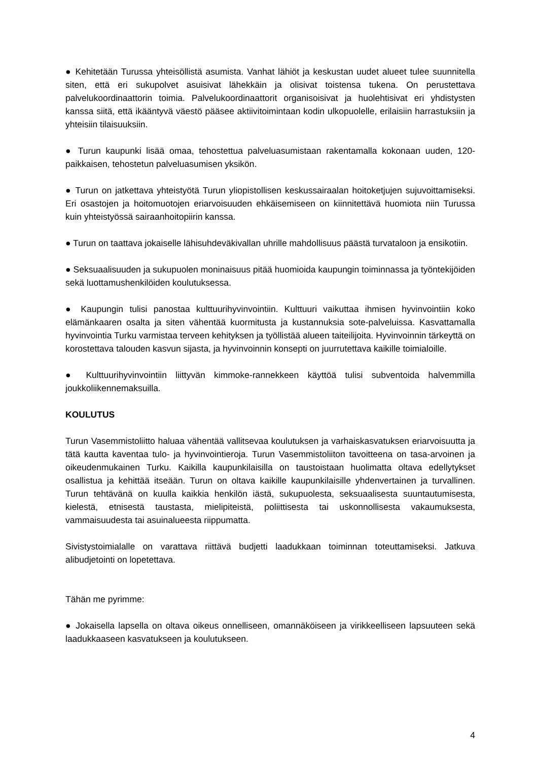● Kehitetään Turussa yhteisöllistä asumista. Vanhat lähiöt ja keskustan uudet alueet tulee suunnitella siten, että eri sukupolvet asuisivat lähekkäin ja olisivat toistensa tukena. On perustettava palvelukoordinaattorin toimia. Palvelukoordinaattorit organisoisivat ja huolehtisivat eri yhdistysten kanssa siitä, että ikääntyvä väestö pääsee aktiivitoimintaan kodin ulkopuolelle, erilaisiin harrastuksiin ja yhteisiin tilaisuuksiin.
● Turun kaupunki lisää omaa, tehostettua palveluasumistaan rakentamalla kokonaan uuden, 120-paikkaisen, tehostetun palveluasumisen yksikön.
● Turun on jatkettava yhteistyötä Turun yliopistollisen keskussairaalan hoitoketjujen sujuvoittamiseksi. Eri osastojen ja hoitomuotojen eriarvoisuuden ehkäisemiseen on kiinnitettävä huomiota niin Turussa kuin yhteistyössä sairaanhoitopiirin kanssa.
● Turun on taattava jokaiselle lähisuhdeväkivallan uhrille mahdollisuus päästä turvataloon ja ensikotiin.
● Seksuaalisuuden ja sukupuolen moninaisuus pitää huomioida kaupungin toiminnassa ja työntekijöiden sekä luottamushenkilöiden koulutuksessa.
● Kaupungin tulisi panostaa kulttuurihyvinvointiin. Kulttuuri vaikuttaa ihmisen hyvinvointiin koko elämänkaaren osalta ja siten vähentää kuormitusta ja kustannuksia sote-palveluissa. Kasvattamalla hyvinvointia Turku varmistaa terveen kehityksen ja työllistää alueen taiteilijoita. Hyvinvoinnin tärkeyttä on korostettava talouden kasvun sijasta, ja hyvinvoinnin konsepti on juurrutettava kaikille toimialoille.
● Kulttuurihyvinvointiin liittyvän kimmoke-rannekkeen käyttöä tulisi subventoida halvemmilla joukkoliikennemaksuilla.
KOULUTUS
Turun Vasemmistoliitto haluaa vähentää vallitsevaa koulutuksen ja varhaiskasvatuksen eriarvoisuutta ja tätä kautta kaventaa tulo- ja hyvinvointieroja. Turun Vasemmistoliiton tavoitteena on tasa-arvoinen ja oikeudenmukainen Turku. Kaikilla kaupunkilaisilla on taustoistaan huolimatta oltava edellytykset osallistua ja kehittää itseään. Turun on oltava kaikille kaupunkilaisille yhdenvertainen ja turvallinen. Turun tehtävänä on kuulla kaikkia henkilön iästä, sukupuolesta, seksuaalisesta suuntautumisesta, kielestä, etnisestä taustasta, mielipiteistä, poliittisesta tai uskonnollisesta vakaumuksesta, vammaisuudesta tai asuinalueesta riippumatta.
Sivistystoimialalle on varattava riittävä budjetti laadukkaan toiminnan toteuttamiseksi. Jatkuva alibudjetointi on lopetettava.
Tähän me pyrimme:
● Jokaisella lapsella on oltava oikeus onnelliseen, omannäköiseen ja virikkeelliseen lapsuuteen sekä laadukkaaseen kasvatukseen ja koulutukseen.
4